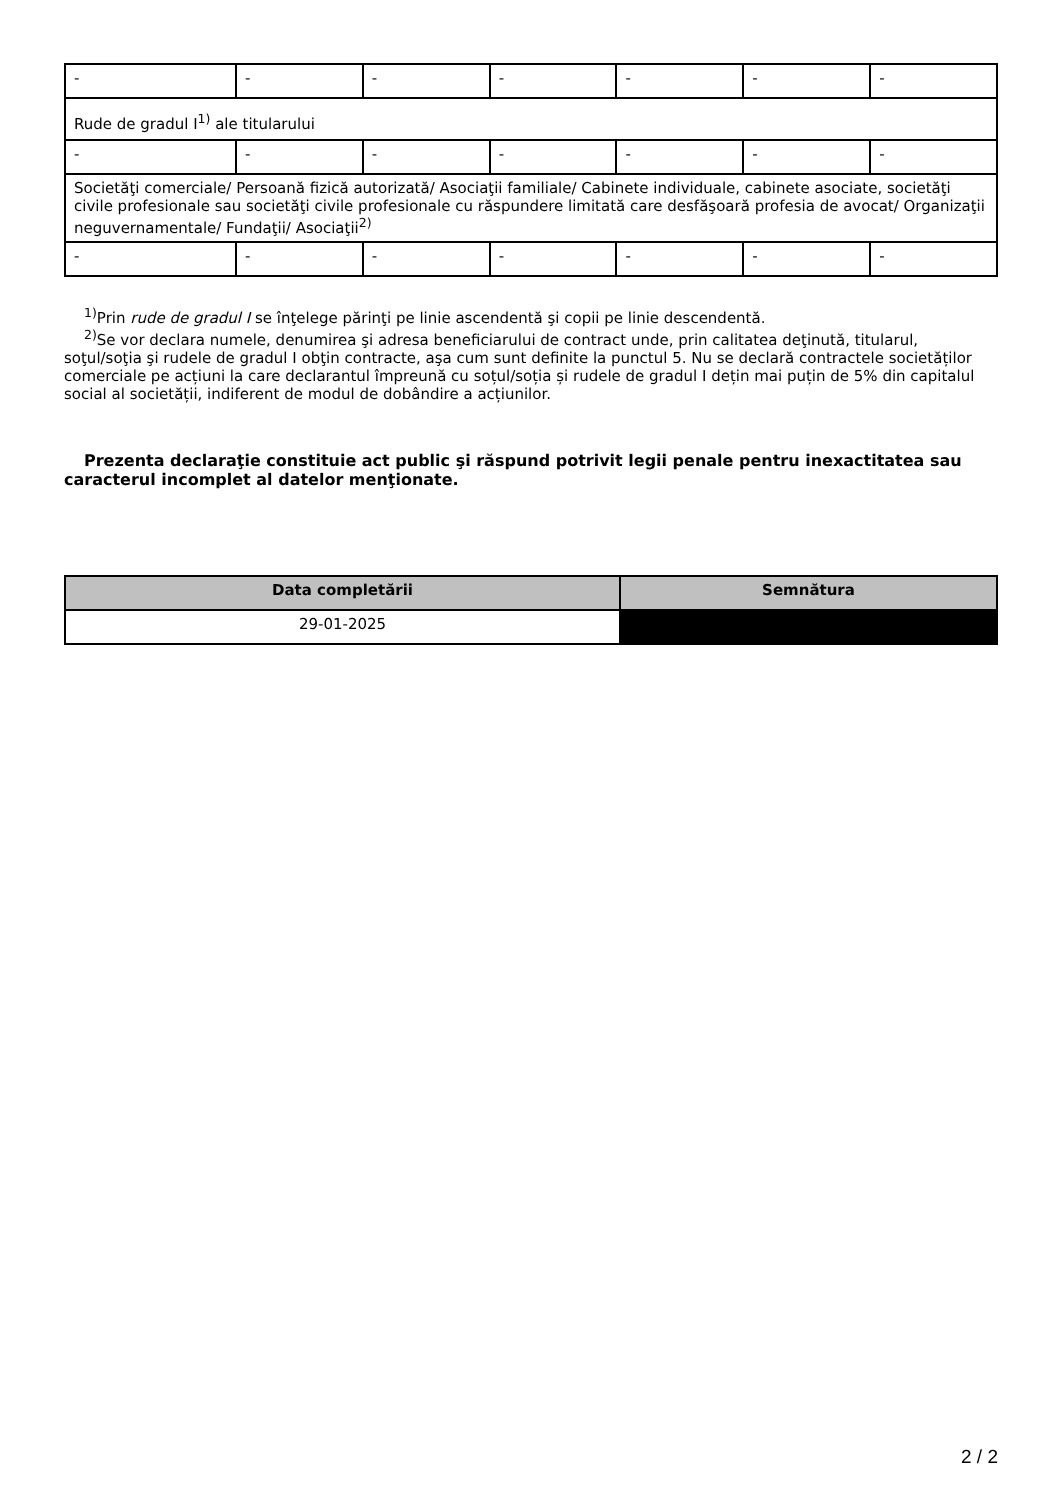| - | - | - | - | - | - | - |
| Rude de gradul I<sup>1)</sup> ale titularului | | | | | | |
| - | - | - | - | - | - | - |
| Societăţi comerciale/ Persoană fizică autorizată/ Asociaţii familiale/ Cabinete individuale, cabinete asociate, societăţi civile profesionale sau societăţi civile profesionale cu răspundere limitată care desfăşoară profesia de avocat/ Organizaţii neguvernamentale/ Fundaţii/ Asociaţii<sup>2)</sup> | | | | | | |
| - | - | - | - | - | - | - |
<sup>1)</sup> Prin rude de gradul I se înţelege părinţi pe linie ascendentă şi copii pe linie descendentă.
<sup>2)</sup> Se vor declara numele, denumirea şi adresa beneficiarului de contract unde, prin calitatea deţinută, titularul, soţul/soţia şi rudele de gradul I obţin contracte, aşa cum sunt definite la punctul 5. Nu se declară contractele societăților comerciale pe acțiuni la care declarantul împreună cu soțul/soția și rudele de gradul I dețin mai puțin de 5% din capitalul social al societății, indiferent de modul de dobândire a acțiunilor.
Prezenta declaraţie constituie act public şi răspund potrivit legii penale pentru inexactitatea sau caracterul incomplet al datelor menţionate.
| Data completării | Semnătura |
| --- | --- |
| 29-01-2025 | |
2 / 2